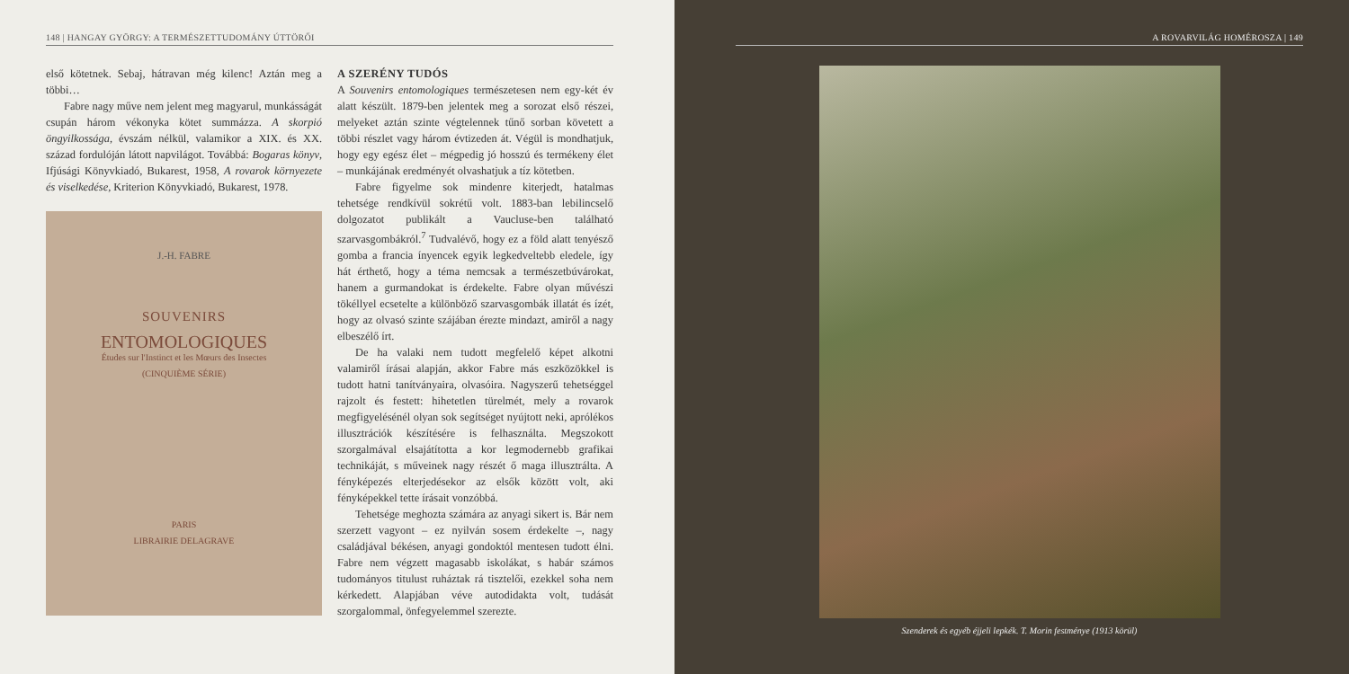148 | HANGAY GYÖRGY: A TERMÉSZETTUDOMÁNY ÚTTÖRŐI
első kötetnek. Sebaj, hátravan még kilenc! Aztán meg a többi…
Fabre nagy műve nem jelent meg magyarul, munkásságát csupán három vékonyka kötet summázza. A skorpió öngyilkossága, évszám nélkül, valamikor a XIX. és XX. század fordulóján látott napvilágot. Továbbá: Bogaras könyv, Ifjúsági Könyvkiadó, Bukarest, 1958, A rovarok környezete és viselkedése, Kriterion Könyvkiadó, Bukarest, 1978.
J.-H. FABRE
SOUVENIRS
ENTOMOLOGIQUES
Études sur l'Instinct et les Mœurs des Insectes
(CINQUIÈME SÉRIE)
PARIS
LIBRAIRIE DELAGRAVE
A SZERÉNY TUDÓS
A Souvenirs entomologiques természetesen nem egy-két év alatt készült. 1879-ben jelentek meg a sorozat első részei, melyeket aztán szinte végtelennek tűnő sorban követett a többi részlet vagy három évtizeden át. Végül is mondhatjuk, hogy egy egész élet – mégpedig jó hosszú és termékeny élet – munkájának eredményét olvashatjuk a tíz kötetben.
Fabre figyelme sok mindenre kiterjedt, hatalmas tehetsége rendkívül sokrétű volt. 1883-ban lebilincselő dolgozatot publikált a Vaucluse-ben található szarvasgombákról.<sup>7</sup> Tudvalévő, hogy ez a föld alatt tenyésző gomba a francia ínyencek egyik legkedveltebb eledele, így hát érthető, hogy a téma nemcsak a természetbúvárokat, hanem a gurmandokat is érdekelte. Fabre olyan művészi tökéllyel ecsetelte a különböző szarvasgombák illatát és ízét, hogy az olvasó szinte szájában érezte mindazt, amiről a nagy elbeszélő írt.
De ha valaki nem tudott megfelelő képet alkotni valamiről írásai alapján, akkor Fabre más eszközökkel is tudott hatni tanítványaira, olvasóira. Nagyszerű tehetséggel rajzolt és festett: hihetetlen türelmét, mely a rovarok megfigyelésénél olyan sok segítséget nyújtott neki, aprólékos illusztrációk készítésére is felhasználta. Megszokott szorgalmával elsajátította a kor legmodernebb grafikai technikáját, s műveinek nagy részét ő maga illusztrálta. A fényképezés elterjedésekor az elsők között volt, aki fényképekkel tette írásait vonzóbbá.
Tehetsége meghozta számára az anyagi sikert is. Bár nem szerzett vagyont – ez nyilván sosem érdekelte –, nagy családjával békésen, anyagi gondoktól mentesen tudott élni. Fabre nem végzett magasabb iskolákat, s habár számos tudományos titulust ruháztak rá tisztelői, ezekkel soha nem kérkedett. Alapjában véve autodidakta volt, tudását szorgalommal, önfegyelemmel szerezte.
A ROVARVILÁG HOMÉROSZA | 149
Szenderek és egyéb éjjeli lepkék. T. Morin festménye (1913 körül)